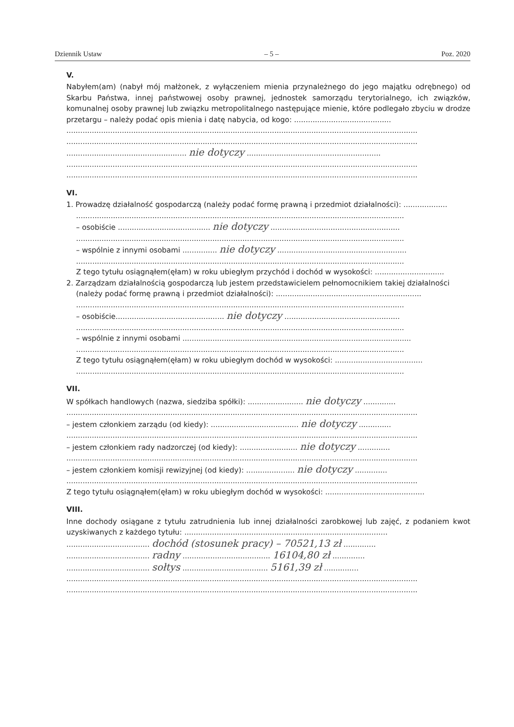Dziennik Ustaw – 5 – Poz. 2020
V.
Nabyłem(am) (nabył mój małżonek, z wyłączeniem mienia przynależnego do jego majątku odrębnego) od Skarbu Państwa, innej państwowej osoby prawnej, jednostek samorządu terytorialnego, ich związków, komunalnej osoby prawnej lub związku metropolitalnego następujące mienie, które podlegało zbyciu w drodze przetargu – należy podać opis mienia i datę nabycia, od kogo: ..........................................
........................................................................................................................................................
........................................................................................................................................................
.................................................... nie dotyczy ..........................................................
........................................................................................................................................................
........................................................................................................................................................
VI.
1. Prowadzę działalność gospodarczą (należy podać formę prawną i przedmiot działalności): ...................
..............................................................................................................................................
– osobiście ........................................ nie dotyczy ........................................................
..............................................................................................................................................
– wspólnie z innymi osobami ............... nie dotyczy ........................................................
..............................................................................................................................................
Z tego tytułu osiągnąłem(ęłam) w roku ubiegłym przychód i dochód w wysokości: ..............................
2. Zarządzam działalnością gospodarczą lub jestem przedstawicielem pełnomocnikiem takiej działalności
(należy podać formę prawną i przedmiot działalności): ...............................................................
..............................................................................................................................................
– osobiście............................................... nie dotyczy ..................................................
..............................................................................................................................................
– wspólnie z innymi osobami ...................................................................................................
..............................................................................................................................................
Z tego tytułu osiągnąłem(ęłam) w roku ubiegłym dochód w wysokości: ......................................
..............................................................................................................................................
VII.
W spółkach handlowych (nazwa, siedziba spółki): ........................ nie dotyczy ..............
........................................................................................................................................................
– jestem członkiem zarządu (od kiedy): ...................................... nie dotyczy ..............
........................................................................................................................................................
– jestem członkiem rady nadzorczej (od kiedy): ......................... nie dotyczy ..............
........................................................................................................................................................
– jestem członkiem komisji rewizyjnej (od kiedy): ..................... nie dotyczy ..............
........................................................................................................................................................
Z tego tytułu osiągnąłem(ęłam) w roku ubiegłym dochód w wysokości: ...........................................
VIII.
Inne dochody osiągane z tytułu zatrudnienia lub innej działalności zarobkowej lub zajęć, z podaniem kwot uzyskiwanych z każdego tytułu: ........................................................................................
.................................... dochód (stosunek pracy) – 70521,13 zł ..............
.................................... radny ...................................... 16104,80 zł ..............
.................................... sołtys ..................................... 5161,39 zł ...............
........................................................................................................................................................
........................................................................................................................................................